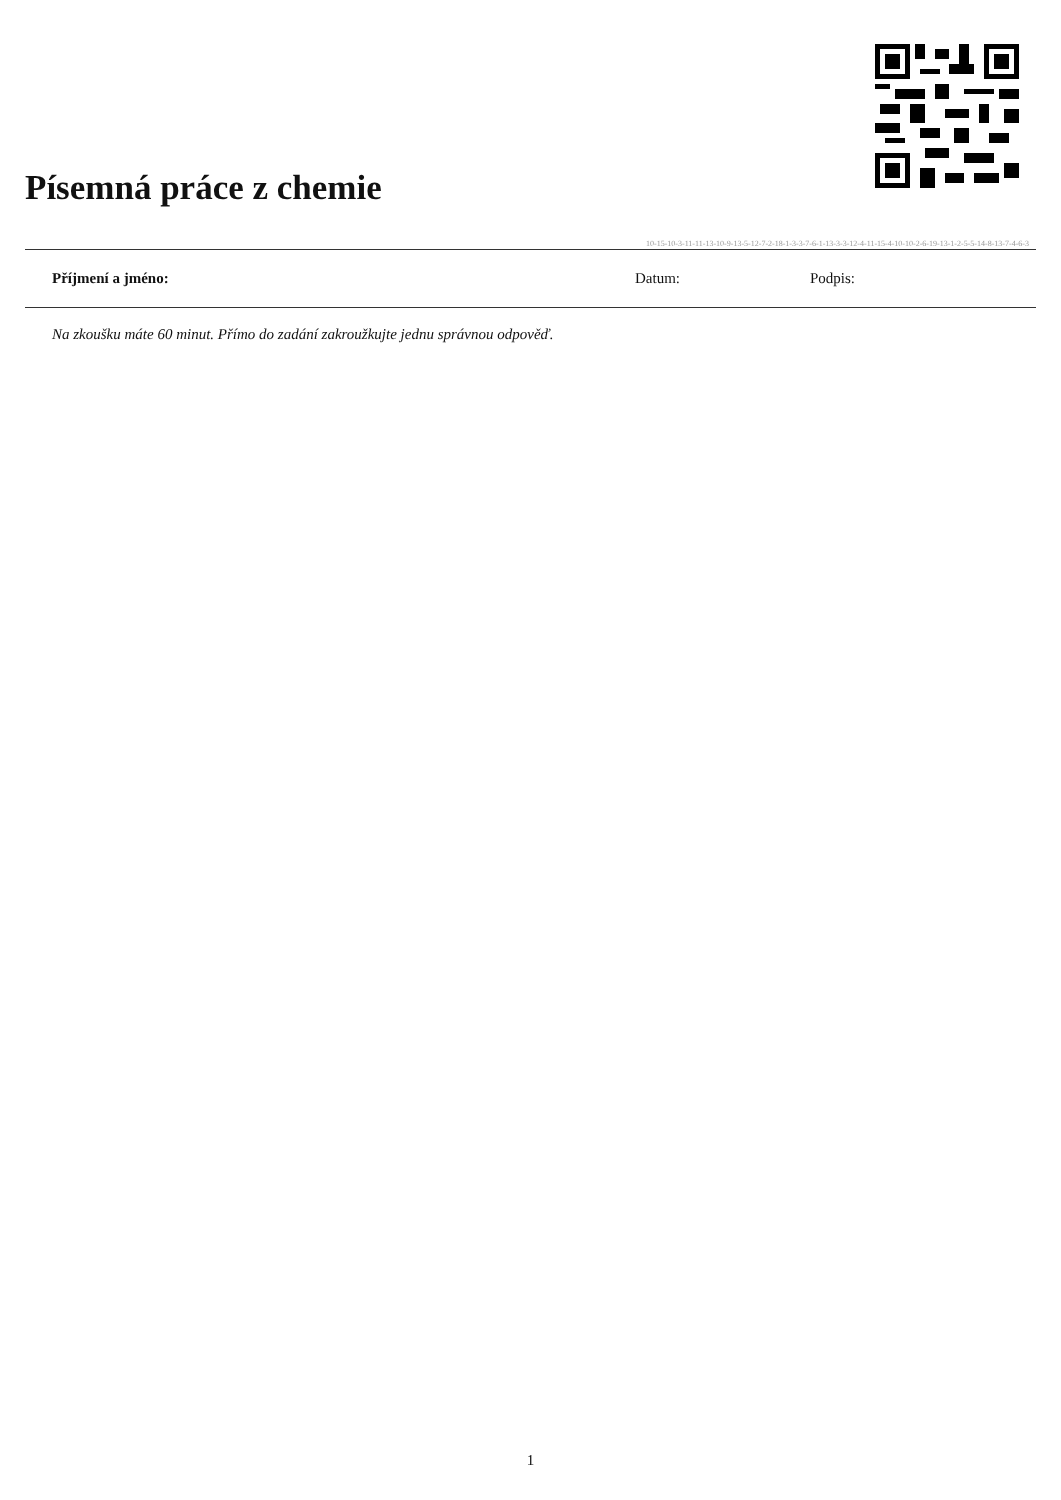Písemná práce z chemie
10-15-10-3-11-11-13-10-9-13-5-12-7-2-18-1-3-3-7-6-1-13-3-3-12-4-11-15-4-10-10-2-6-19-13-1-2-5-5-14-8-13-7-4-6-3
Příjmení a jméno: Datum: Podpis:
Na zkoušku máte 60 minut. Přímo do zadání zakroužkujte jednu správnou odpověď.
1